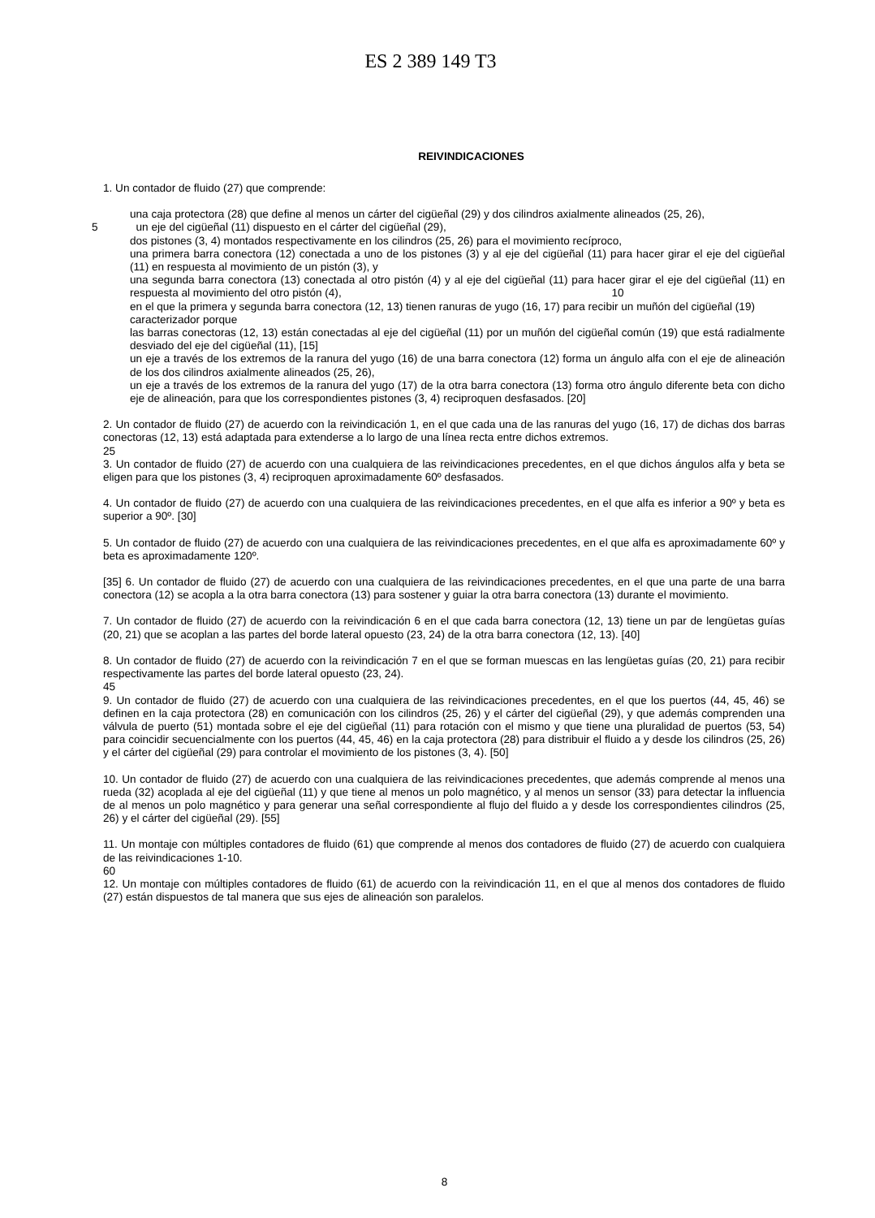ES 2 389 149 T3
REIVINDICACIONES
1. Un contador de fluido (27) que comprende:
una caja protectora (28) que define al menos un cárter del cigüeñal (29) y dos cilindros axialmente alineados (25, 26),
5un eje del cigüeñal (11) dispuesto en el cárter del cigüeñal (29),
dos pistones (3, 4) montados respectivamente en los cilindros (25, 26) para el movimiento recíproco,
una primera barra conectora (12) conectada a uno de los pistones (3) y al eje del cigüeñal (11) para hacer girar el eje del cigüeñal (11) en respuesta al movimiento de un pistón (3), y
una segunda barra conectora (13) conectada al otro pistón (4) y al eje del cigüeñal (11) para hacer girar el eje
10
del cigüeñal (11) en respuesta al movimiento del otro pistón (4),
en el que la primera y segunda barra conectora (12, 13) tienen ranuras de yugo (16, 17) para recibir un muñón del cigüeñal (19)
caracterizador porque
las barras conectoras (12, 13) están conectadas al eje del cigüeñal (11) por un muñón del cigüeñal común (19) que está radialmente desviado del eje del cigüeñal (11), [15]
un eje a través de los extremos de la ranura del yugo (16) de una barra conectora (12) forma un ángulo alfa con el eje de alineación de los dos cilindros axialmente alineados (25, 26),
un eje a través de los extremos de la ranura del yugo (17) de la otra barra conectora (13) forma otro ángulo diferente beta con dicho eje de alineación, para que los correspondientes pistones (3, 4) reciproquen desfasados. [20]
2. Un contador de fluido (27) de acuerdo con la reivindicación 1, en el que cada una de las ranuras del yugo (16, 17) de dichas dos barras conectoras (12, 13) está adaptada para extenderse a lo largo de una línea recta entre dichos extremos.
25
3. Un contador de fluido (27) de acuerdo con una cualquiera de las reivindicaciones precedentes, en el que dichos ángulos alfa y beta se eligen para que los pistones (3, 4) reciproquen aproximadamente 60º desfasados.
4. Un contador de fluido (27) de acuerdo con una cualquiera de las reivindicaciones precedentes, en el que alfa es inferior a 90º y beta es superior a 90º. [30]
5. Un contador de fluido (27) de acuerdo con una cualquiera de las reivindicaciones precedentes, en el que alfa es aproximadamente 60º y beta es aproximadamente 120º.
[35] 6. Un contador de fluido (27) de acuerdo con una cualquiera de las reivindicaciones precedentes, en el que una parte de una barra conectora (12) se acopla a la otra barra conectora (13) para sostener y guiar la otra barra conectora (13) durante el movimiento.
7. Un contador de fluido (27) de acuerdo con la reivindicación 6 en el que cada barra conectora (12, 13) tiene un par de lengüetas guías (20, 21) que se acoplan a las partes del borde lateral opuesto (23, 24) de la otra barra conectora (12, 13). [40]
8. Un contador de fluido (27) de acuerdo con la reivindicación 7 en el que se forman muescas en las lengüetas guías (20, 21) para recibir respectivamente las partes del borde lateral opuesto (23, 24).
45
9. Un contador de fluido (27) de acuerdo con una cualquiera de las reivindicaciones precedentes, en el que los puertos (44, 45, 46) se definen en la caja protectora (28) en comunicación con los cilindros (25, 26) y el cárter del cigüeñal (29), y que además comprenden una válvula de puerto (51) montada sobre el eje del cigüeñal (11) para rotación con el mismo y que tiene una pluralidad de puertos (53, 54) para coincidir secuencialmente con los puertos (44, 45, 46) en la caja protectora (28) para distribuir el fluido a y desde los cilindros (25, 26) y el cárter del cigüeñal (29) para controlar el movimiento de los pistones (3, 4). [50]
10. Un contador de fluido (27) de acuerdo con una cualquiera de las reivindicaciones precedentes, que además comprende al menos una rueda (32) acoplada al eje del cigüeñal (11) y que tiene al menos un polo magnético, y al menos un sensor (33) para detectar la influencia de al menos un polo magnético y para generar una señal correspondiente al flujo del fluido a y desde los correspondientes cilindros (25, 26) y el cárter del cigüeñal (29). [55]
11. Un montaje con múltiples contadores de fluido (61) que comprende al menos dos contadores de fluido (27) de acuerdo con cualquiera de las reivindicaciones 1-10.
60
12. Un montaje con múltiples contadores de fluido (61) de acuerdo con la reivindicación 11, en el que al menos dos contadores de fluido (27) están dispuestos de tal manera que sus ejes de alineación son paralelos.
8